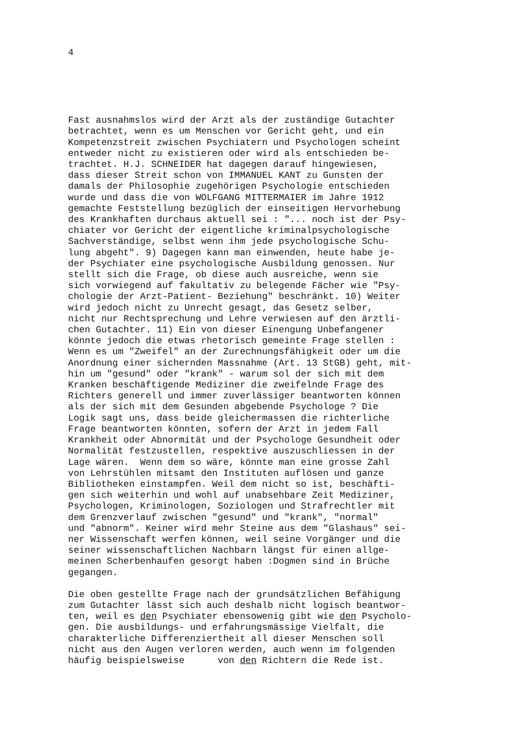4
Fast ausnahmslos wird der Arzt als der zuständige Gutachter betrachtet, wenn es um Menschen vor Gericht geht, und ein Kompetenzstreit zwischen Psychiatern und Psychologen scheint entweder nicht zu existieren oder wird als entschieden be- trachtet. H.J. SCHNEIDER hat dagegen darauf hingewiesen, dass dieser Streit schon von IMMANUEL KANT zu Gunsten der damals der Philosophie zugehörigen Psychologie entschieden wurde und dass die von WOLFGANG MITTERMAIER im Jahre 1912 gemachte Feststellung bezüglich der einseitigen Hervorhebung des Krankhaften durchaus aktuell sei : "... noch ist der Psy- chiater vor Gericht der eigentliche kriminalpsychologische Sachverständige, selbst wenn ihm jede psychologische Schu- lung abgeht". 9) Dagegen kann man einwenden, heute habe je- der Psychiater eine psychologische Ausbildung genossen. Nur stellt sich die Frage, ob diese auch ausreiche, wenn sie sich vorwiegend auf fakultativ zu belegende Fächer wie "Psy- chologie der Arzt-Patient- Beziehung" beschränkt. 10) Weiter wird jedoch nicht zu Unrecht gesagt, das Gesetz selber, nicht nur Rechtsprechung und Lehre verwiesen auf den ärztli- chen Gutachter. 11) Ein von dieser Einengung Unbefangener könnte jedoch die etwas rhetorisch gemeinte Frage stellen : Wenn es um "Zweifel" an der Zurechnungsfähigkeit oder um die Anordnung einer sichernden Massnahme (Art. 13 StGB) geht, mit- hin um "gesund" oder "krank" - warum sol der sich mit dem Kranken beschäftigende Mediziner die zweifelnde Frage des Richters generell und immer zuverlässiger beantworten können als der sich mit dem Gesunden abgebende Psychologe ? Die Logik sagt uns, dass beide gleichermassen die richterliche Frage beantworten könnten, sofern der Arzt in jedem Fall Krankheit oder Abnormität und der Psychologe Gesundheit oder Normalität festzustellen, respektive auszuschliessen in der Lage wären. Wenn dem so wäre, könnte man eine grosse Zahl von Lehrstühlen mitsamt den Instituten auflösen und ganze Bibliotheken einstampfen. Weil dem nicht so ist, beschäfti- gen sich weiterhin und wohl auf unabsehbare Zeit Mediziner, Psychologen, Kriminologen, Soziologen und Strafrechtler mit dem Grenzverlauf zwischen "gesund" und "krank", "normal" und "abnorm". Keiner wird mehr Steine aus dem "Glashaus" sei- ner Wissenschaft werfen können, weil seine Vorgänger und die seiner wissenschaftlichen Nachbarn längst für einen allge- meinen Scherbenhaufen gesorgt haben :Dogmen sind in Brüche gegangen.
Die oben gestellte Frage nach der grundsätzlichen Befähigung zum Gutachter lässt sich auch deshalb nicht logisch beantwor- ten, weil es den Psychiater ebensowenig gibt wie den Psycholo- gen. Die ausbildungs- und erfahrungsmässige Vielfalt, die charakterliche Differenziertheit all dieser Menschen soll nicht aus den Augen verloren werden, auch wenn im folgenden häufig beispielsweise von den Richtern die Rede ist.